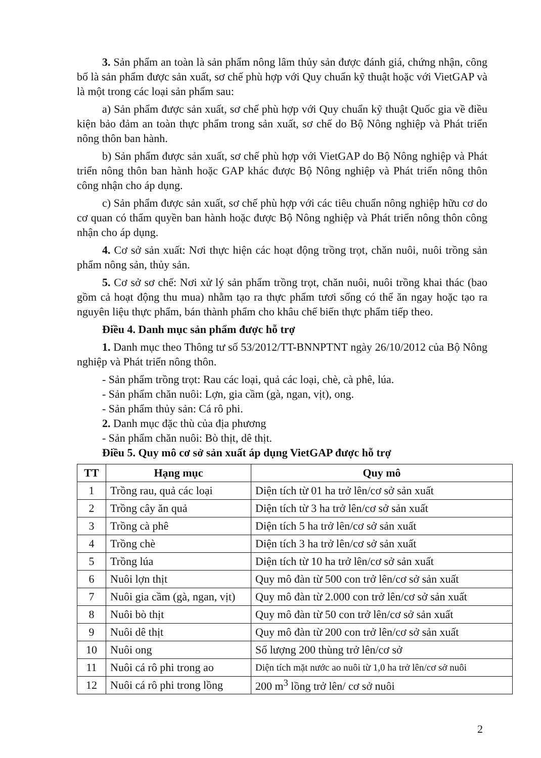3. Sản phẩm an toàn là sản phẩm nông lâm thủy sản được đánh giá, chứng nhận, công bố là sản phẩm được sản xuất, sơ chế phù hợp với Quy chuẩn kỹ thuật hoặc với VietGAP và là một trong các loại sản phẩm sau:
a) Sản phẩm được sản xuất, sơ chế phù hợp với Quy chuẩn kỹ thuật Quốc gia về điều kiện bảo đảm an toàn thực phẩm trong sản xuất, sơ chế do Bộ Nông nghiệp và Phát triển nông thôn ban hành.
b) Sản phẩm được sản xuất, sơ chế phù hợp với VietGAP do Bộ Nông nghiệp và Phát triển nông thôn ban hành hoặc GAP khác được Bộ Nông nghiệp và Phát triển nông thôn công nhận cho áp dụng.
c) Sản phẩm được sản xuất, sơ chế phù hợp với các tiêu chuẩn nông nghiệp hữu cơ do cơ quan có thẩm quyền ban hành hoặc được Bộ Nông nghiệp và Phát triển nông thôn công nhận cho áp dụng.
4. Cơ sở sản xuất: Nơi thực hiện các hoạt động trồng trọt, chăn nuôi, nuôi trồng sản phẩm nông sản, thủy sản.
5. Cơ sở sơ chế: Nơi xử lý sản phẩm trồng trọt, chăn nuôi, nuôi trồng khai thác (bao gồm cả hoạt động thu mua) nhằm tạo ra thực phẩm tươi sống có thể ăn ngay hoặc tạo ra nguyên liệu thực phẩm, bán thành phẩm cho khâu chế biến thực phẩm tiếp theo.
Điều 4. Danh mục sản phẩm được hỗ trợ
1. Danh mục theo Thông tư số 53/2012/TT-BNNPTNT ngày 26/10/2012 của Bộ Nông nghiệp và Phát triển nông thôn.
- Sản phẩm trồng trọt: Rau các loại, quả các loại, chè, cà phê, lúa.
- Sản phẩm chăn nuôi: Lợn, gia cầm (gà, ngan, vịt), ong.
- Sản phẩm thủy sản: Cá rô phi.
2. Danh mục đặc thù của địa phương
- Sản phẩm chăn nuôi: Bò thịt, dê thịt.
Điều 5. Quy mô cơ sở sản xuất áp dụng VietGAP được hỗ trợ
| TT | Hạng mục | Quy mô |
| --- | --- | --- |
| 1 | Trồng rau, quả các loại | Diện tích từ 01 ha trở lên/cơ sở sản xuất |
| 2 | Trồng cây ăn quả | Diện tích từ 3 ha trở lên/cơ sở sản xuất |
| 3 | Trồng cà phê | Diện tích 5 ha trở lên/cơ sở sản xuất |
| 4 | Trồng chè | Diện tích 3 ha trở lên/cơ sở sản xuất |
| 5 | Trồng lúa | Diện tích từ 10 ha trở lên/cơ sở sản xuất |
| 6 | Nuôi lợn thịt | Quy mô đàn từ 500 con trở lên/cơ sở sản xuất |
| 7 | Nuôi gia cầm (gà, ngan, vịt) | Quy mô đàn từ 2.000 con trở lên/cơ sở sản xuất |
| 8 | Nuôi bò thịt | Quy mô đàn từ 50 con trở lên/cơ sở sản xuất |
| 9 | Nuôi dê thịt | Quy mô đàn từ 200 con trở lên/cơ sở sản xuất |
| 10 | Nuôi ong | Số lượng 200 thùng trở lên/cơ sở |
| 11 | Nuôi cá rô phi trong ao | Diện tích mặt nước ao nuôi từ 1,0 ha trở lên/cơ sở nuôi |
| 12 | Nuôi cá rô phi trong lồng | 200 m<sup>3</sup> lồng trở lên/ cơ sở nuôi |
2